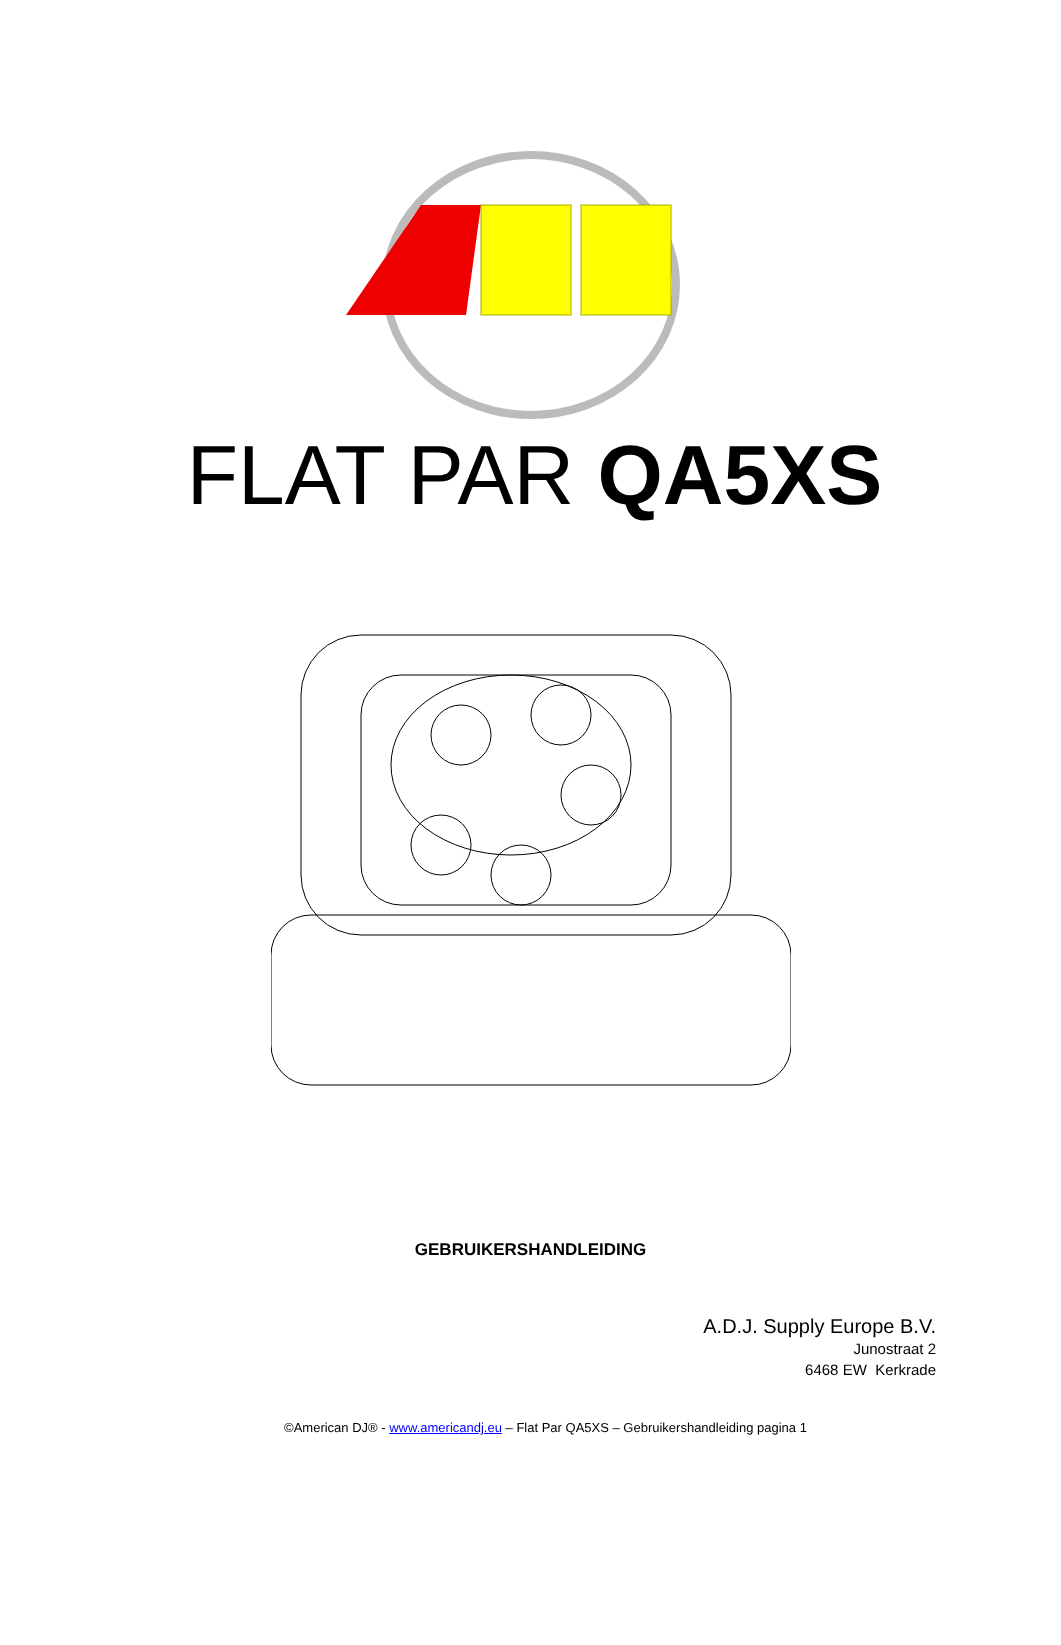FLAT PAR QA5XS
GEBRUIKERSHANDLEIDING
A.D.J. Supply Europe B.V.
Junostraat 2
6468 EW Kerkrade
©American DJ® - www.americandj.eu – Flat Par QA5XS – Gebruikershandleiding pagina 1